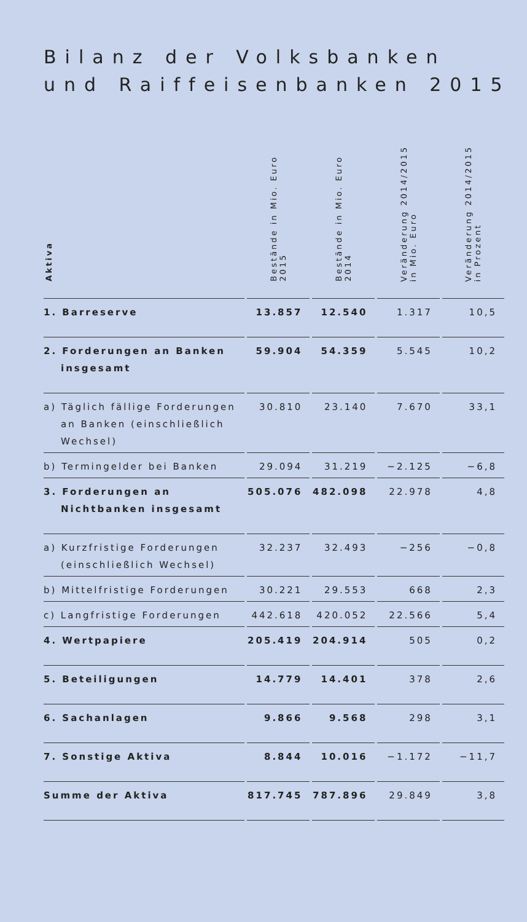Bilanz der Volksbanken
und Raiffeisenbanken 2015
| Aktiva | Bestände in Mio. Euro 2015 | Bestände in Mio. Euro 2014 | Veränderung 2014/2015 in Mio. Euro | Veränderung 2014/2015 in Prozent |
| --- | --- | --- | --- | --- |
| 1. Barreserve | 13.857 | 12.540 | 1.317 | 10,5 |
| 2. Forderungen an Banken insgesamt | 59.904 | 54.359 | 5.545 | 10,2 |
| a) Täglich fällige Forderungen an Banken (einschließlich Wechsel) | 30.810 | 23.140 | 7.670 | 33,1 |
| b) Termingelder bei Banken | 29.094 | 31.219 | −2.125 | −6,8 |
| 3. Forderungen an Nichtbanken insgesamt | 505.076 | 482.098 | 22.978 | 4,8 |
| a) Kurzfristige Forderungen (einschließlich Wechsel) | 32.237 | 32.493 | −256 | −0,8 |
| b) Mittelfristige Forderungen | 30.221 | 29.553 | 668 | 2,3 |
| c) Langfristige Forderungen | 442.618 | 420.052 | 22.566 | 5,4 |
| 4. Wertpapiere | 205.419 | 204.914 | 505 | 0,2 |
| 5. Beteiligungen | 14.779 | 14.401 | 378 | 2,6 |
| 6. Sachanlagen | 9.866 | 9.568 | 298 | 3,1 |
| 7. Sonstige Aktiva | 8.844 | 10.016 | −1.172 | −11,7 |
| Summe der Aktiva | 817.745 | 787.896 | 29.849 | 3,8 |